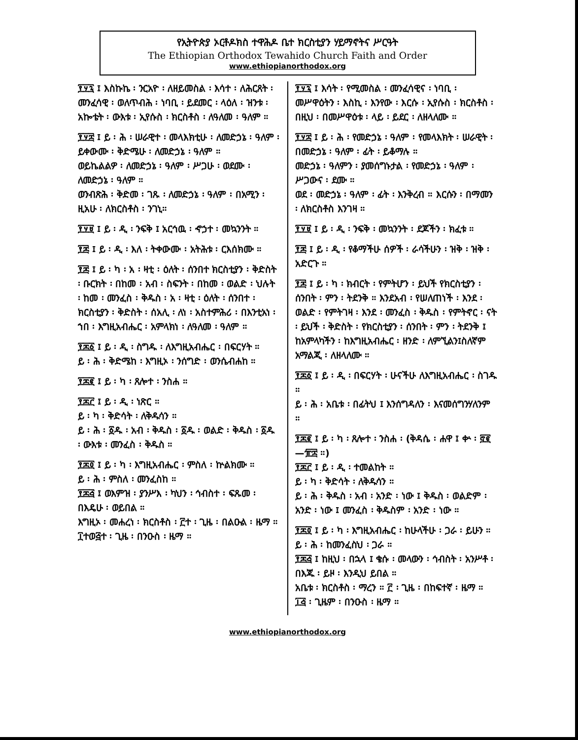የኢትዮጵያ ኦርቶዶክስ ተዋሕዶ ቤተ ክርስቲያን ሃይማኖትና ሥርዓት
The Ethiopian Orthodox Tewahido Church Faith and Order
www.ethiopianorthodox.org
፻፶፯ ፤ እስኩኬ ፡ ንርአዮ ፡ ለዘይመስል ፡ እሳተ ፡ ለሕርጸት ፡ መንፈሳዊ ፡ ወለጥብሕ ፡ ነባቢ ፡ ይደመር ፡ ላዕለ ፡ ዝንቱ ፡ አኰቴት ፡ ውእቱ ፡ ኢየሱስ ፡ ክርስቶስ ፡ ለዓለመ ፡ ዓለም ።
፻፶፰ ፤ ይ ፡ ሕ ፡ ሠራዊተ ፡ መላእክቲሁ ፡ ለመድኃኔ ፡ ዓለም ፡ ይቀውሙ ፡ ቅድሜሁ ፡ ለመድኃኔ ፡ ዓለም ።
ወይኬልልዎ ፡ ለመድኃኔ ፡ ዓለም ፡ ሥጋሁ ፡ ወደሙ ፡ ለመድኃኔ ፡ ዓለም ።
ወንብጽሕ ፡ ቅድመ ፡ ገጹ ፡ ለመድኃኔ ፡ ዓለም ፡ በአሚን ፡ ዚአሁ ፡ ለክርስቶስ ፡ ንገኒ።
፻፶፱ ፤ ይ ፡ ዲ ፡ ንፍቅ ፤ አርኅዉ ፡ ኆኃተ ፡ መኳንንት ።
፻፷ ፤ ይ ፡ ዲ ፡ እለ ፡ ትቀውሙ ፡ አትሕቱ ፡ ርእሰክሙ ።
፻፷ ፤ ይ ፡ ካ ፡ አ ፡ ዛቲ ፡ ዕለት ፡ ሰንበተ ክርስቲያን ፡ ቅድስት ፡ ቡርክት ፡ በከመ ፡ አብ ፡ ስፍንት ፡ በከመ ፡ ወልድ ፡ ህሉት ፡ ከመ ፡ መንፈስ ፡ ቅዱስ ፡ አ ፡ ዛቲ ፡ ዕለት ፡ ሰንበተ ፡ ክርስቲያን ፡ ቅድስት ፡ ሰአሊ ፡ ለነ ፡ አስተምሕሪ ፡ በእንቲአነ ፡ ኀበ ፡ እግዚአብሔር ፡ አምላክነ ፡ ለዓለመ ፡ ዓለም ።
፻፷፩ ፤ ይ ፡ ዲ ፡ ስግዱ ፡ ለእግዚአብሔር ፡ በፍርሃት ።
ይ ፡ ሕ ፡ ቅድሜከ ፡ እግዚኦ ፡ ንሰግድ ፡ ወንሴብሐከ ።
፻፷፪ ፤ ይ ፡ ካ ፡ ጸሎተ ፡ ንስሐ ።
፻፷፫ ፤ ይ ፡ ዲ ፡ ነጽር ።
ይ ፡ ካ ፡ ቅድሳት ፡ ለቅዱሳን ።
ይ ፡ ሕ ፡ ፩ዱ ፡ አብ ፡ ቅዱስ ፡ ፩ዱ ፡ ወልድ ፡ ቅዱስ ፡ ፩ዱ ፡ ውእቱ ፡ መንፈስ ፡ ቅዱስ ።
፻፷፬ ፤ ይ ፡ ካ ፡ እግዚአብሔር ፡ ምስለ ፡ ኵልክሙ ።
ይ ፡ ሕ ፡ ምስለ ፡ መንፈስከ ።
፻፷፭ ፤ ወእምዝ ፡ ያንሥእ ፡ ካህን ፡ ኅብስተ ፡ ፍጹመ ፡ በእዴሁ ፡ ወይበል ።
እግዚኦ ፡ መሐረነ ፡ ክርስቶስ ፡ ፫ተ ፡ ጊዜ ፡ በልዑል ፡ ዜማ ። ፲ተወ፭ተ ፡ ጊዜ ፡ በንዑስ ፡ ዜማ ።
፻፶፯ ፤ እሳት ፡ የሚመስል ፡ መንፈሳዊና ፡ ነባቢ ፡ መሥዋዕትን ፡ እስኪ ፡ እንየው ፡ እርሱ ፡ ኢየሱስ ፡ ክርስቶስ ፡ በዚህ ፡ በመሥዋዕቱ ፡ ላይ ፡ ይደር ፡ ለዘላለሙ ።
፻፶፰ ፤ ይ ፡ ሕ ፡ የመድኃኔ ፡ ዓለም ፡ የመላእክት ፡ ሠራዊት ፡ በመድኃኔ ፡ ዓለም ፡ ፊት ፡ ይቆማሉ ።
መድኃኔ ፡ ዓለምን ፡ ያመሰግኑታል ፡ የመድኃኔ ፡ ዓለም ፡ ሥጋውና ፡ ደሙ ።
ወደ ፡ መድኃኔ ፡ ዓለም ፡ ፊት ፡ እንቅረብ ። እርሱን ፡ በማመን ፡ ለክርስቶስ እንገዛ ።
፻፶፱ ፤ ይ ፡ ዲ ፡ ንፍቅ ፡ መኳንንት ፡ ደጆችን ፡ ክፈቱ ።
፻፷ ፤ ይ ፡ ዲ ፡ የቆማችሁ ሰዎች ፡ ራሳችሁን ፡ ዝቅ ፡ ዝቅ ፡ አድርጉ ።
፻፷ ፤ ይ ፡ ካ ፡ ክብርት ፡ የምትሆን ፡ ይህች የክርስቲያን ፡ ሰንበት ፡ ምን ፡ ትደንቅ ። እንደአብ ፡ የሠለጠነች ፡ እንደ ፡ ወልድ ፡ የምትገዛ ፡ እንደ ፡ መንፈስ ፡ ቅዱስ ፡ የምትኖር ፡ ናት ፡ ይህች ፡ ቅድስት ፡ የክርስቲያን ፡ ሰንበት ፡ ምን ፡ ትደንቅ ፤ ከአምላካችን ፡ ከእግዚአብሔር ፡ ዘንድ ፡ ለምኚልን፤ስለኛም አማልጂ ፡ ለዘላለሙ ።
፻፷፩ ፤ ይ ፡ ዲ ፡ በፍርሃት ፡ ሁናችሁ ለእግዚአብሔር ፡ ስገዱ ።
ይ ፡ ሕ ፡ አቤቱ ፡ በፊትህ ፤ እንሰግዳለን ፡ እናመሰግንሃለንም ።
፻፷፪ ፤ ይ ፡ ካ ፡ ጸሎተ ፡ ንስሐ ፡ (ቅዳሴ ፡ ሐዋ ፤ ቍ ፡ ፸፪—፹፰ ።)
፻፷፫ ፤ ይ ፡ ዲ ፡ ተመልከት ።
ይ ፡ ካ ፡ ቅድሳት ፡ ለቅዱሳን ።
ይ ፡ ሕ ፡ ቅዱስ ፡ አብ ፡ አንድ ፡ ነው ፤ ቅዱስ ፡ ወልድም ፡ አንድ ፡ ነው ፤ መንፈስ ፡ ቅዱስም ፡ አንድ ፡ ነው ።
፻፷፬ ፤ ይ ፡ ካ ፡ እግዚአብሔር ፡ ከሁላችሁ ፡ ጋራ ፡ ይሁን ።
ይ ፡ ሕ ፡ ከመንፈስህ ፡ ጋራ ።
፻፷፭ ፤ ከዚህ ፡ በኋላ ፤ ቄሱ ፡ መላውን ፡ ኅብስት ፡ አንሥቶ ፡ በእጁ ፡ ይዞ ፡ እንዲህ ይበል ።
አቤቱ ፡ ክርስቶስ ፡ ማረን ። ፫ ፡ ጊዜ ፡ በከፍተኛ ፡ ዜማ ። ፲፭ ፡ ጊዜም ፡ በንዑስ ፡ ዜማ ።
www.ethiopianorthodox.org